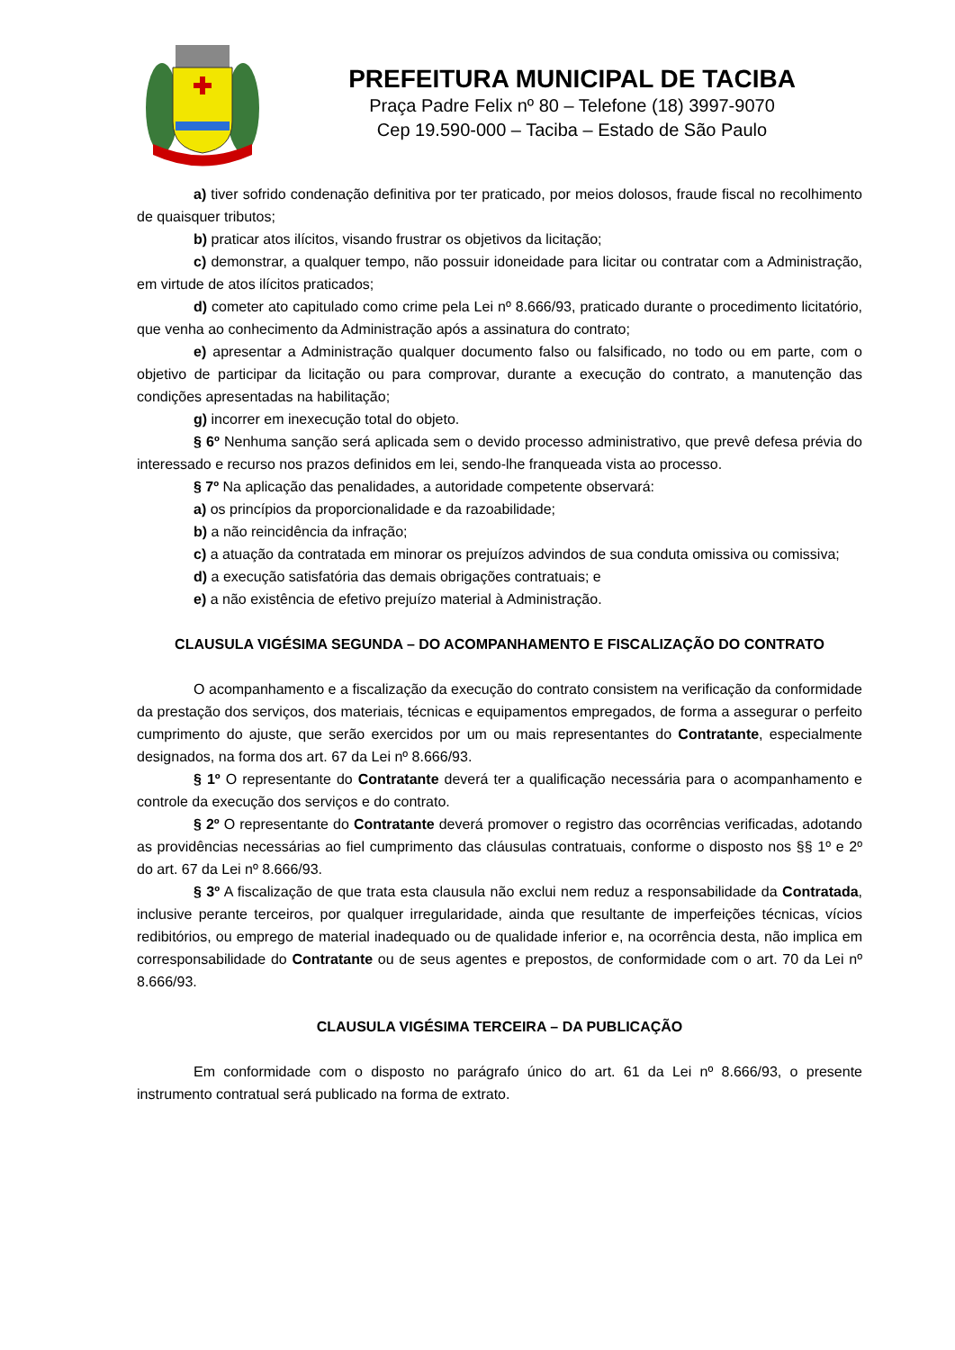PREFEITURA MUNICIPAL DE TACIBA
Praça Padre Felix nº 80 – Telefone (18) 3997-9070
Cep 19.590-000 – Taciba – Estado de São Paulo
a) tiver sofrido condenação definitiva por ter praticado, por meios dolosos, fraude fiscal no recolhimento de quaisquer tributos;
b) praticar atos ilícitos, visando frustrar os objetivos da licitação;
c) demonstrar, a qualquer tempo, não possuir idoneidade para licitar ou contratar com a Administração, em virtude de atos ilícitos praticados;
d) cometer ato capitulado como crime pela Lei nº 8.666/93, praticado durante o procedimento licitatório, que venha ao conhecimento da Administração após a assinatura do contrato;
e) apresentar a Administração qualquer documento falso ou falsificado, no todo ou em parte, com o objetivo de participar da licitação ou para comprovar, durante a execução do contrato, a manutenção das condições apresentadas na habilitação;
g) incorrer em inexecução total do objeto.
§ 6º Nenhuma sanção será aplicada sem o devido processo administrativo, que prevê defesa prévia do interessado e recurso nos prazos definidos em lei, sendo-lhe franqueada vista ao processo.
§ 7º Na aplicação das penalidades, a autoridade competente observará:
a) os princípios da proporcionalidade e da razoabilidade;
b) a não reincidência da infração;
c) a atuação da contratada em minorar os prejuízos advindos de sua conduta omissiva ou comissiva;
d) a execução satisfatória das demais obrigações contratuais; e
e) a não existência de efetivo prejuízo material à Administração.
CLAUSULA VIGÉSIMA SEGUNDA – DO ACOMPANHAMENTO E FISCALIZAÇÃO DO CONTRATO
O acompanhamento e a fiscalização da execução do contrato consistem na verificação da conformidade da prestação dos serviços, dos materiais, técnicas e equipamentos empregados, de forma a assegurar o perfeito cumprimento do ajuste, que serão exercidos por um ou mais representantes do Contratante, especialmente designados, na forma dos art. 67 da Lei nº 8.666/93.
§ 1º O representante do Contratante deverá ter a qualificação necessária para o acompanhamento e controle da execução dos serviços e do contrato.
§ 2º O representante do Contratante deverá promover o registro das ocorrências verificadas, adotando as providências necessárias ao fiel cumprimento das cláusulas contratuais, conforme o disposto nos §§ 1º e 2º do art. 67 da Lei nº 8.666/93.
§ 3º A fiscalização de que trata esta clausula não exclui nem reduz a responsabilidade da Contratada, inclusive perante terceiros, por qualquer irregularidade, ainda que resultante de imperfeições técnicas, vícios redibitórios, ou emprego de material inadequado ou de qualidade inferior e, na ocorrência desta, não implica em corresponsabilidade do Contratante ou de seus agentes e prepostos, de conformidade com o art. 70 da Lei nº 8.666/93.
CLAUSULA VIGÉSIMA TERCEIRA – DA PUBLICAÇÃO
Em conformidade com o disposto no parágrafo único do art. 61 da Lei nº 8.666/93, o presente instrumento contratual será publicado na forma de extrato.